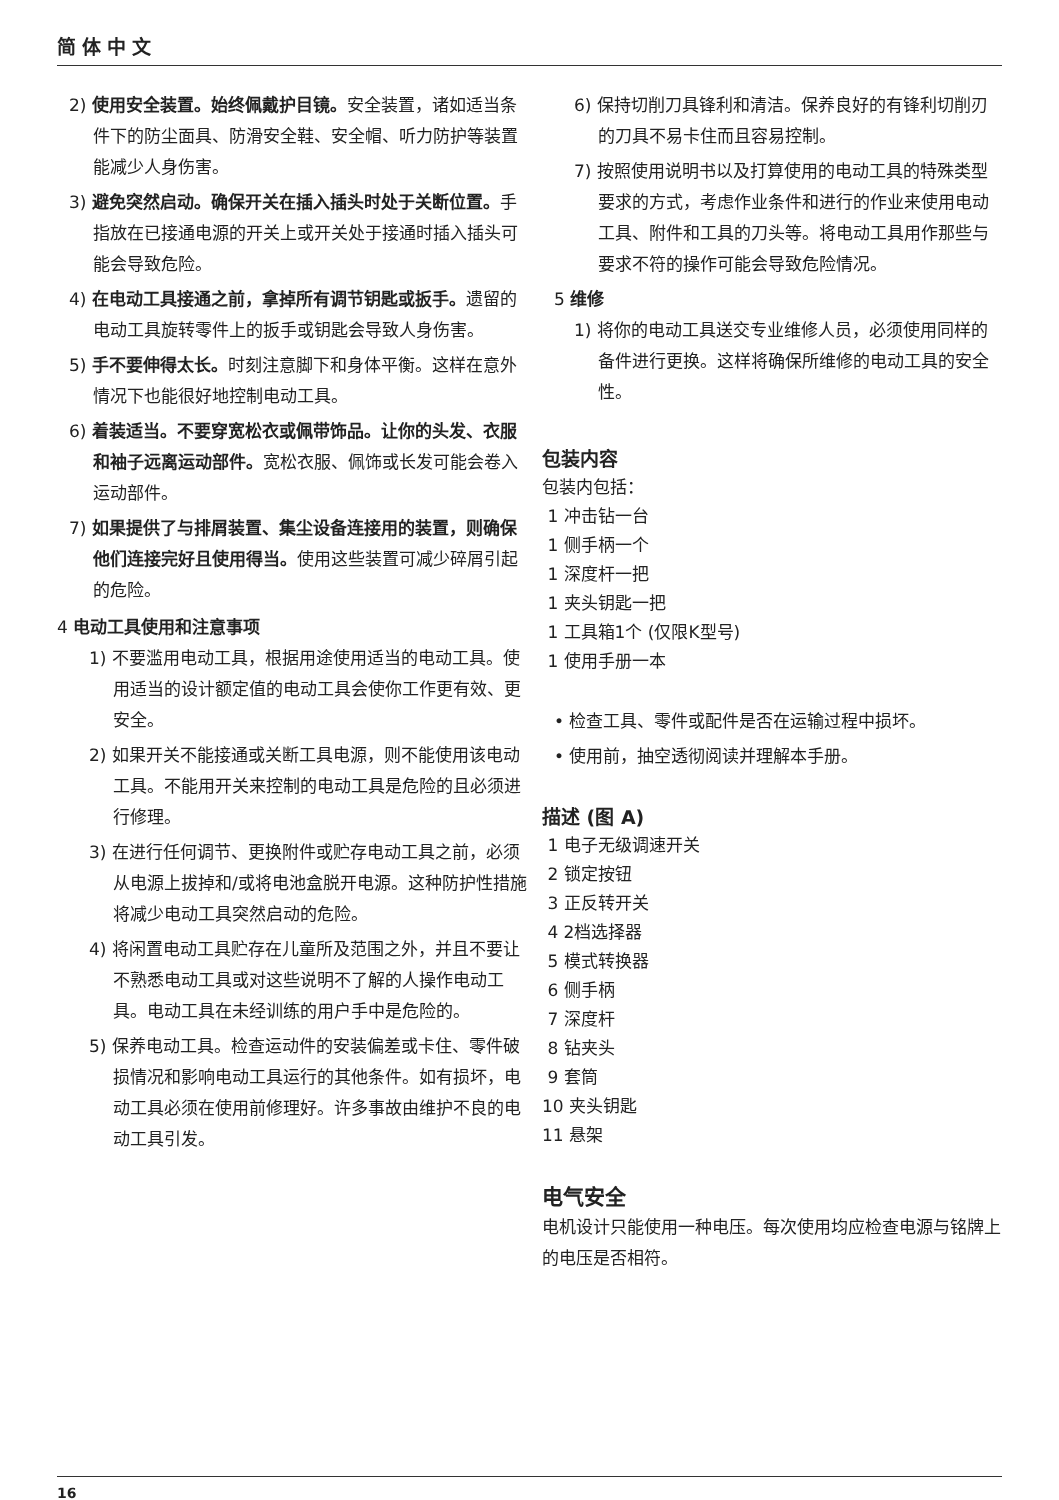简体中文
2) 使用安全装置。始终佩戴护目镜。安全装置，诸如适当条件下的防尘面具、防滑安全鞋、安全帽、听力防护等装置能减少人身伤害。
3) 避免突然启动。确保开关在插入插头时处于关断位置。手指放在已接通电源的开关上或开关处于接通时插入插头可能会导致危险。
4) 在电动工具接通之前，拿掉所有调节钥匙或扳手。遗留的电动工具旋转零件上的扳手或钥匙会导致人身伤害。
5) 手不要伸得太长。时刻注意脚下和身体平衡。这样在意外情况下也能很好地控制电动工具。
6) 着装适当。不要穿宽松衣或佩带饰品。让你的头发、衣服和袖子远离运动部件。宽松衣服、佩饰或长发可能会卷入运动部件。
7) 如果提供了与排屑装置、集尘设备连接用的装置，则确保他们连接完好且使用得当。使用这些装置可减少碎屑引起的危险。
4 电动工具使用和注意事项
1) 不要滥用电动工具，根据用途使用适当的电动工具。使用适当的设计额定值的电动工具会使你工作更有效、更安全。
2) 如果开关不能接通或关断工具电源，则不能使用该电动工具。不能用开关来控制的电动工具是危险的且必须进行修理。
3) 在进行任何调节、更换附件或贮存电动工具之前，必须从电源上拔掉和/或将电池盒脱开电源。这种防护性措施将减少电动工具突然启动的危险。
4) 将闲置电动工具贮存在儿童所及范围之外，并且不要让不熟悉电动工具或对这些说明不了解的人操作电动工具。电动工具在未经训练的用户手中是危险的。
5) 保养电动工具。检查运动件的安装偏差或卡住、零件破损情况和影响电动工具运行的其他条件。如有损坏，电动工具必须在使用前修理好。许多事故由维护不良的电动工具引发。
6) 保持切削刀具锋利和清洁。保养良好的有锋利切削刃的刀具不易卡住而且容易控制。
7) 按照使用说明书以及打算使用的电动工具的特殊类型要求的方式，考虑作业条件和进行的作业来使用电动工具、附件和工具的刀头等。将电动工具用作那些与要求不符的操作可能会导致危险情况。
5 维修
1) 将你的电动工具送交专业维修人员，必须使用同样的备件进行更换。这样将确保所维修的电动工具的安全性。
包装内容
包装内包括：
1 冲击钻一台
1 侧手柄一个
1 深度杆一把
1 夹头钥匙一把
1 工具箱1个 (仅限K型号)
1 使用手册一本
• 检查工具、零件或配件是否在运输过程中损坏。
• 使用前，抽空透彻阅读并理解本手册。
描述 (图 A)
1 电子无级调速开关
2 锁定按钮
3 正反转开关
4 2档选择器
5 模式转换器
6 侧手柄
7 深度杆
8 钻夹头
9 套筒
10 夹头钥匙
11 悬架
电气安全
电机设计只能使用一种电压。每次使用均应检查电源与铭牌上的电压是否相符。
16